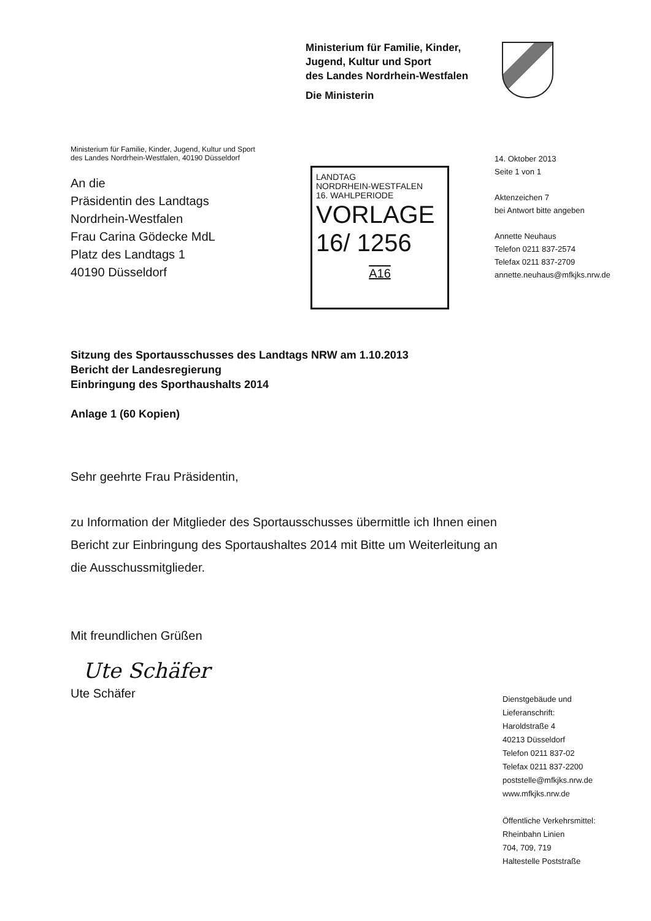Ministerium für Familie, Kinder,
Jugend, Kultur und Sport
des Landes Nordrhein-Westfalen
Die Ministerin
Ministerium für Familie, Kinder, Jugend, Kultur und Sport
des Landes Nordrhein-Westfalen, 40190 Düsseldorf
An die
Präsidentin des Landtags
Nordrhein-Westfalen
Frau Carina Gödecke MdL
Platz des Landtags 1
40190 Düsseldorf
LANDTAG
NORDRHEIN-WESTFALEN
16. WAHLPERIODE
VORLAGE
16/ 1256
A16
14. Oktober 2013
Seite 1 von 1
Aktenzeichen 7
bei Antwort bitte angeben
Annette Neuhaus
Telefon 0211 837-2574
Telefax 0211 837-2709
annette.neuhaus@mfkjks.nrw.de
Sitzung des Sportausschusses des Landtags NRW am 1.10.2013
Bericht der Landesregierung
Einbringung des Sporthaushalts 2014
Anlage 1 (60 Kopien)
Sehr geehrte Frau Präsidentin,
zu Information der Mitglieder des Sportausschusses übermittle ich Ihnen einen Bericht zur Einbringung des Sportaushaltes 2014 mit Bitte um Weiterleitung an die Ausschussmitglieder.
Mit freundlichen Grüßen
Ute Schäfer
Ute Schäfer
Dienstgebäude und
Lieferanschrift:
Haroldstraße 4
40213 Düsseldorf
Telefon 0211 837-02
Telefax 0211 837-2200
poststelle@mfkjks.nrw.de
www.mfkjks.nrw.de
Öffentliche Verkehrsmittel:
Rheinbahn Linien
704, 709, 719
Haltestelle Poststraße